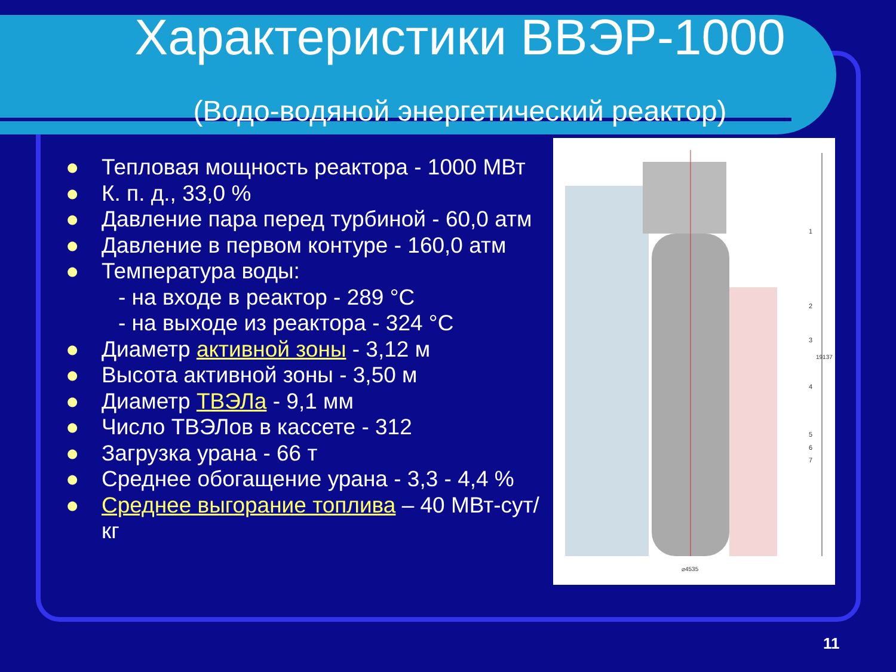Характеристики ВВЭР-1000
(Водо-водяной энергетический реактор)
● Тепловая мощность реактора - 1000 МВт
● К. п. д., 33,0 %
● Давление пара перед турбиной - 60,0 атм
● Давление в первом контуре - 160,0 атм
● Температура воды:
- на входе в реактор - 289 °C
- на выходе из реактора - 324 °C
● Диаметр активной зоны - 3,12 м
● Высота активной зоны - 3,50 м
● Диаметр ТВЭЛа - 9,1 мм
● Число ТВЭЛов в кассете - 312
● Загрузка урана - 66 т
● Среднее обогащение урана - 3,3 - 4,4 %
● Среднее выгорание топлива – 40 МВт-сут/кг
1
2
3
4
5
6
7
⌀4535
19137
11